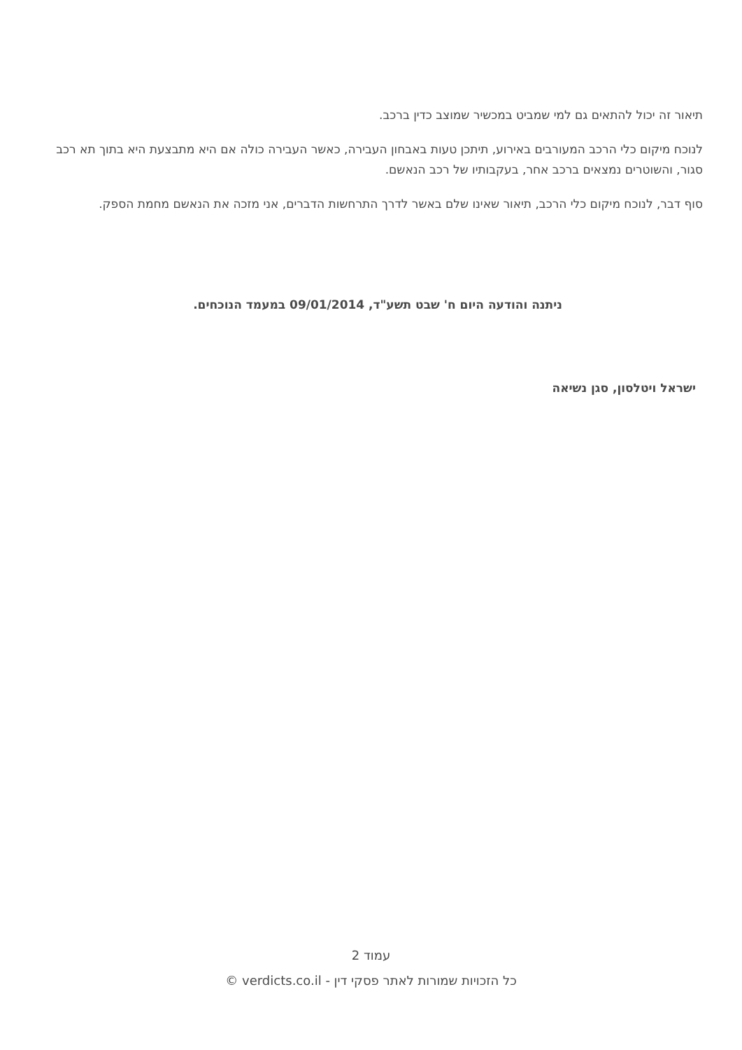תיאור זה יכול להתאים גם למי שמביט במכשיר שמוצב כדין ברכב.
לנוכח מיקום כלי הרכב המעורבים באירוע, תיתכן טעות באבחון העבירה, כאשר העבירה כולה אם היא מתבצעת היא בתוך תא רכב סגור, והשוטרים נמצאים ברכב אחר, בעקבותיו של רכב הנאשם.
סוף דבר, לנוכח מיקום כלי הרכב, תיאור שאינו שלם באשר לדרך התרחשות הדברים, אני מזכה את הנאשם מחמת הספק.
ניתנה והודעה היום ח' שבט תשע"ד, 09/01/2014 במעמד הנוכחים.
ישראל ויטלסון, סגן נשיאה
עמוד 2
כל הזכויות שמורות לאתר פסקי דין - verdicts.co.il ©